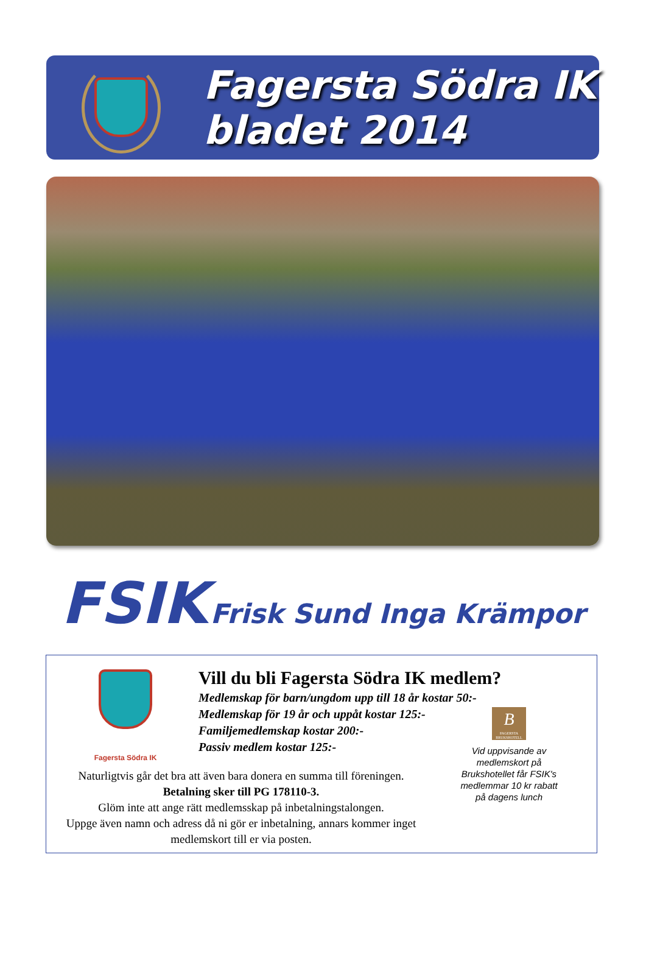Fagersta Södra IK
bladet 2014
FSIK Frisk Sund Inga Krämpor
Fagersta Södra IK
Vill du bli Fagersta Södra IK medlem?
Medlemskap för barn/ungdom upp till 18 år kostar 50:-
Medlemskap för 19 år och uppåt kostar 125:-
Familjemedlemskap kostar 200:-
Passiv medlem kostar 125:-
Naturligtvis går det bra att även bara donera en summa till föreningen.
Betalning sker till PG 178110-3.
Glöm inte att ange rätt medlemsskap på inbetalningstalongen.
Uppge även namn och adress då ni gör er inbetalning, annars kommer inget medlemskort till er via posten.
B
FAGERSTA BRUKSHOTELL
Vid uppvisande av medlemskort på Brukshotellet får FSIK's medlemmar 10 kr rabatt på dagens lunch